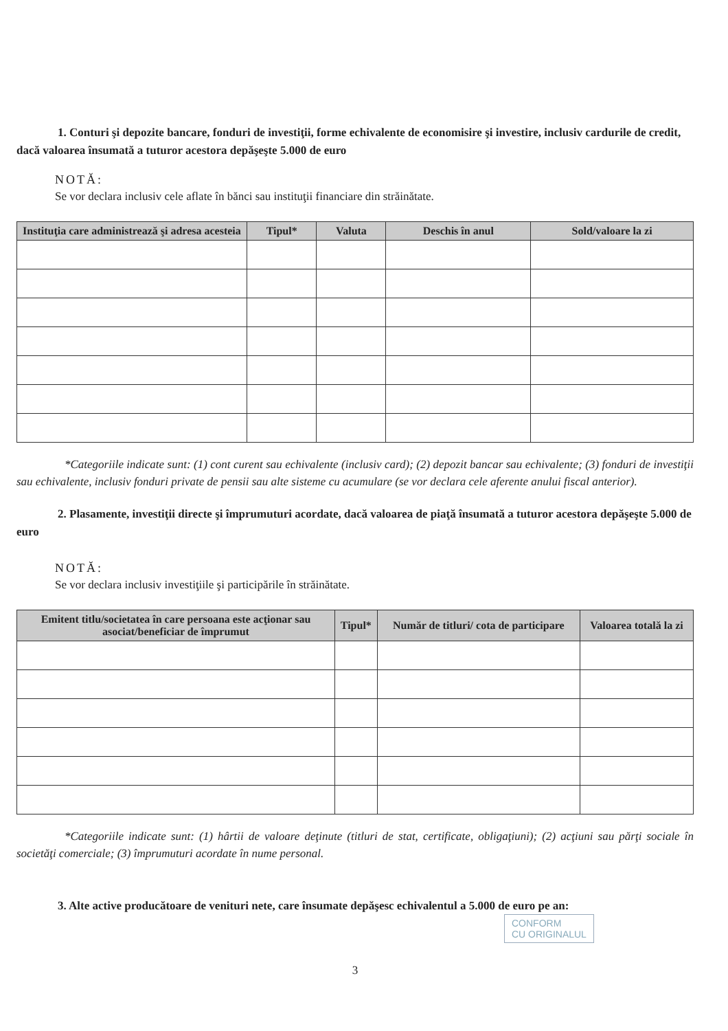1. Conturi şi depozite bancare, fonduri de investiţii, forme echivalente de economisire şi investire, inclusiv cardurile de credit, dacă valoarea însumată a tuturor acestora depăşeşte 5.000 de euro
NOTĂ:
Se vor declara inclusiv cele aflate în bănci sau instituţii financiare din străinătate.
| Instituţia care administrează şi adresa acesteia | Tipul* | Valuta | Deschis în anul | Sold/valoare la zi |
| --- | --- | --- | --- | --- |
*Categoriile indicate sunt: (1) cont curent sau echivalente (inclusiv card); (2) depozit bancar sau echivalente; (3) fonduri de investiţii sau echivalente, inclusiv fonduri private de pensii sau alte sisteme cu acumulare (se vor declara cele aferente anului fiscal anterior).
2. Plasamente, investiţii directe şi împrumuturi acordate, dacă valoarea de piaţă însumată a tuturor acestora depăşeşte 5.000 de euro
NOTĂ:
Se vor declara inclusiv investiţiile şi participările în străinătate.
| Emitent titlu/societatea în care persoana este acţionar sau asociat/beneficiar de împrumut | Tipul* | Număr de titluri/ cota de participare | Valoarea totală la zi |
| --- | --- | --- | --- |
*Categoriile indicate sunt: (1) hârtii de valoare deţinute (titluri de stat, certificate, obligaţiuni); (2) acţiuni sau părţi sociale în societăţi comerciale; (3) împrumuturi acordate în nume personal.
3. Alte active producătoare de venituri nete, care însumate depăşesc echivalentul a 5.000 de euro pe an:
CONFORM
CU ORIGINALUL
3